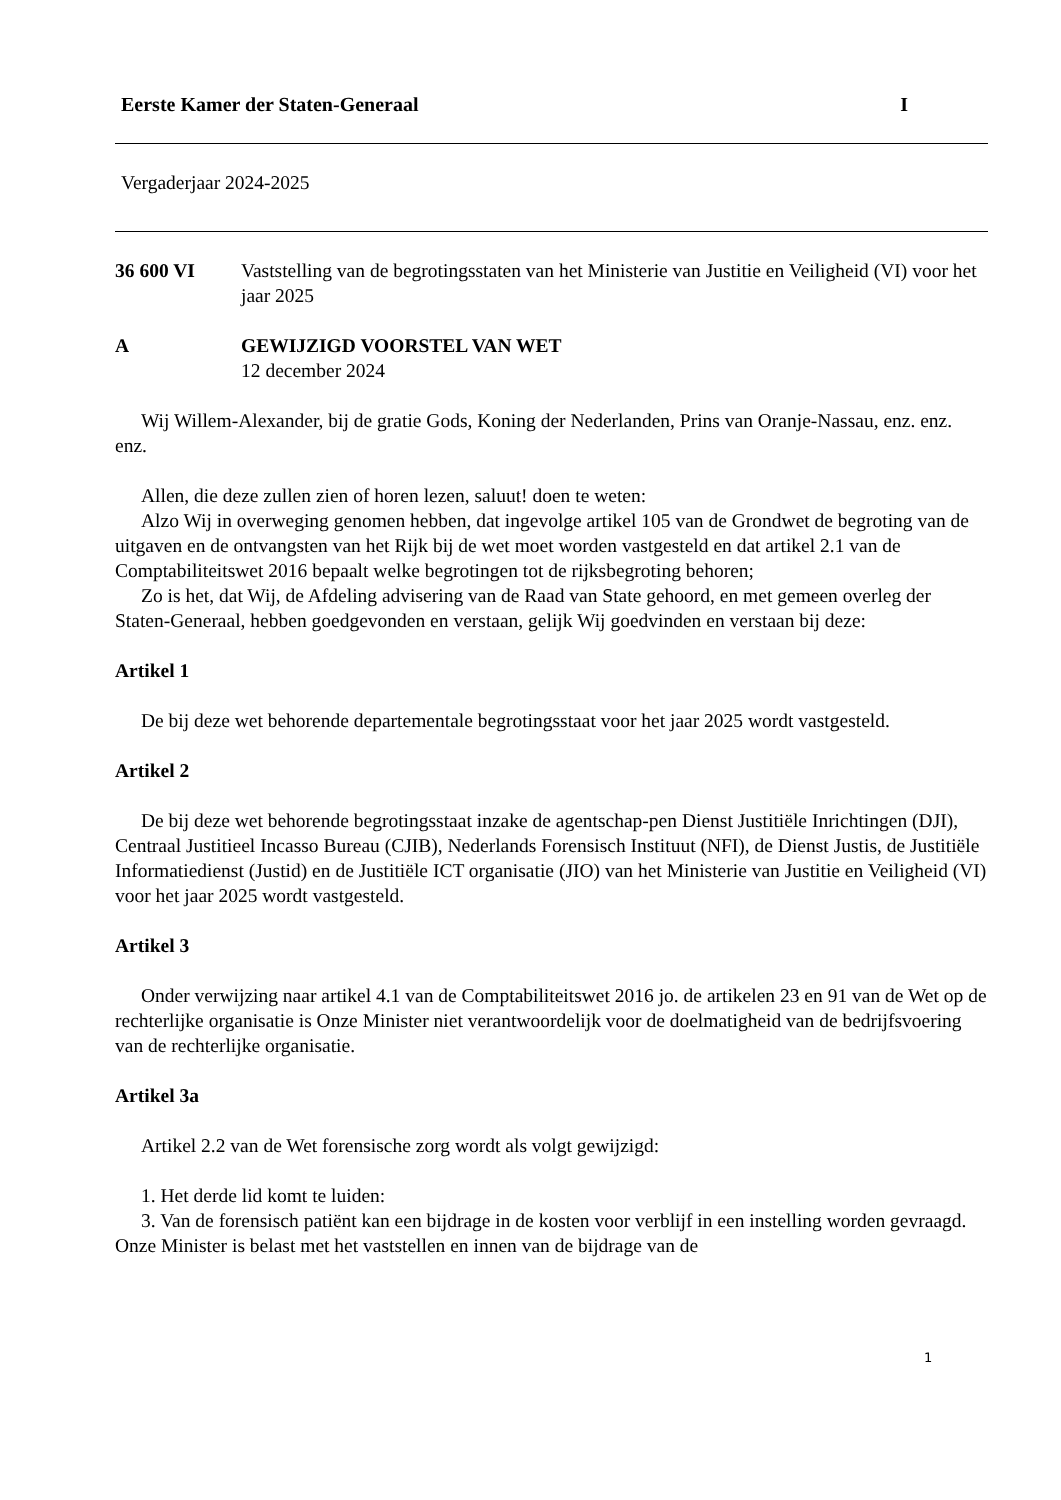Eerste Kamer der Staten-Generaal I
Vergaderjaar 2024-2025
36 600 VI Vaststelling van de begrotingsstaten van het Ministerie van Justitie en Veiligheid (VI) voor het jaar 2025
A GEWIJZIGD VOORSTEL VAN WET
12 december 2024
Wij Willem-Alexander, bij de gratie Gods, Koning der Nederlanden, Prins van Oranje-Nassau, enz. enz. enz.
Allen, die deze zullen zien of horen lezen, saluut! doen te weten:
Alzo Wij in overweging genomen hebben, dat ingevolge artikel 105 van de Grondwet de begroting van de uitgaven en de ontvangsten van het Rijk bij de wet moet worden vastgesteld en dat artikel 2.1 van de Comptabiliteitswet 2016 bepaalt welke begrotingen tot de rijksbegroting behoren;
Zo is het, dat Wij, de Afdeling advisering van de Raad van State gehoord, en met gemeen overleg der Staten-Generaal, hebben goedgevonden en verstaan, gelijk Wij goedvinden en verstaan bij deze:
Artikel 1
De bij deze wet behorende departementale begrotingsstaat voor het jaar 2025 wordt vastgesteld.
Artikel 2
De bij deze wet behorende begrotingsstaat inzake de agentschap-pen Dienst Justitiële Inrichtingen (DJI), Centraal Justitieel Incasso Bureau (CJIB), Nederlands Forensisch Instituut (NFI), de Dienst Justis, de Justitiële Informatiedienst (Justid) en de Justitiële ICT organisatie (JIO) van het Ministerie van Justitie en Veiligheid (VI) voor het jaar 2025 wordt vastgesteld.
Artikel 3
Onder verwijzing naar artikel 4.1 van de Comptabiliteitswet 2016 jo. de artikelen 23 en 91 van de Wet op de rechterlijke organisatie is Onze Minister niet verantwoordelijk voor de doelmatigheid van de bedrijfsvoering van de rechterlijke organisatie.
Artikel 3a
Artikel 2.2 van de Wet forensische zorg wordt als volgt gewijzigd:
1. Het derde lid komt te luiden:
3. Van de forensisch patiënt kan een bijdrage in de kosten voor verblijf in een instelling worden gevraagd. Onze Minister is belast met het vaststellen en innen van de bijdrage van de
1